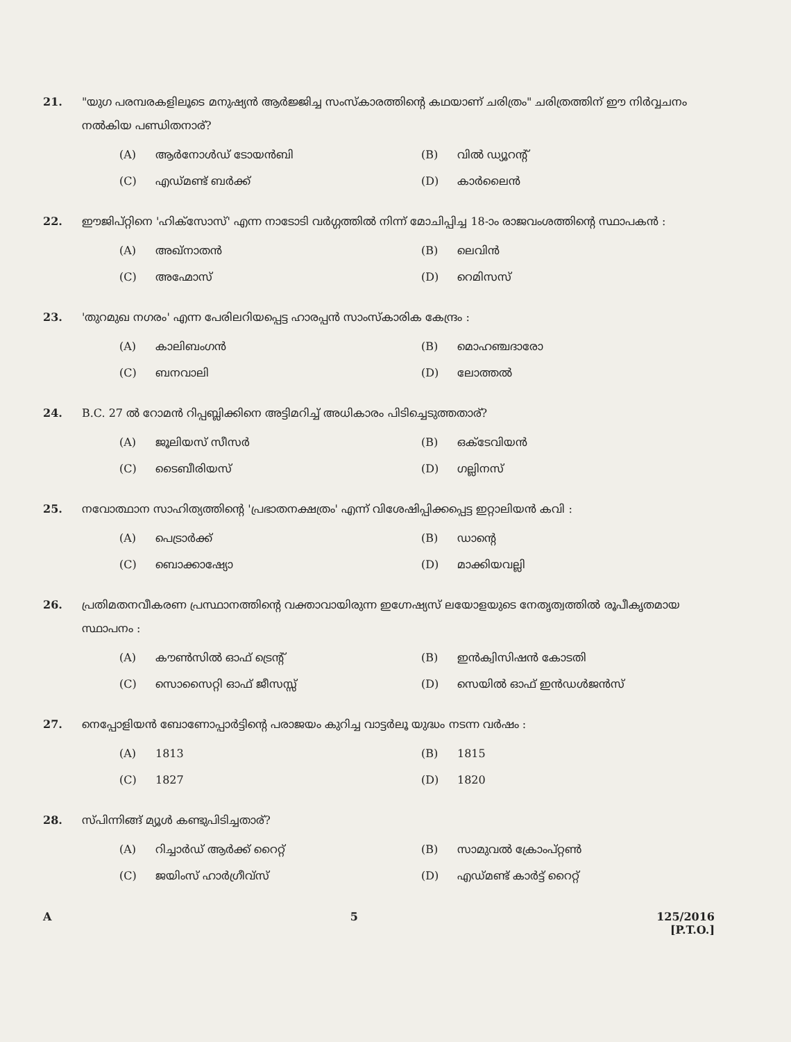21. "യുഗ പരമ്പരകളിലൂടെ മനുഷ്യൻ ആർജ്ജിച്ച സംസ്കാരത്തിന്റെ കഥയാണ് ചരിത്രം" ചരിത്രത്തിന് ഈ നിർവ്വചനം നൽകിയ പണ്ഡിതനാര്?
(A) ആർനോൾഡ് ടോയൻബി
(B) വിൽ ഡ്യൂറന്റ്
(C) എഡ്മണ്ട് ബർക്ക്
(D) കാർലൈൻ
22. ഈജിപ്റ്റിനെ 'ഹിക്സോസ്' എന്ന നാടോടി വർഗ്ഗത്തിൽ നിന്ന് മോചിപ്പിച്ച 18-ാം രാജവംശത്തിന്റെ സ്ഥാപകൻ :
(A) അഖ്നാതൻ
(B) ലെവിൻ
(C) അഹ്മോസ്
(D) റെമിസസ്
23. 'തുറമുഖ നഗരം' എന്ന പേരിലറിയപ്പെട്ട ഹാരപ്പൻ സാംസ്കാരിക കേന്ദ്രം :
(A) കാലിബംഗൻ
(B) മൊഹഞ്ചദാരോ
(C) ബനവാലി
(D) ലോത്തൽ
24. B.C. 27 ൽ റോമൻ റിപ്പബ്ലിക്കിനെ അട്ടിമറിച്ച് അധികാരം പിടിച്ചെടുത്തതാര്?
(A) ജൂലിയസ് സീസർ
(B) ഒക്ടേവിയൻ
(C) ടൈബീരിയസ്
(D) ഗല്ലിനസ്
25. നവോത്ഥാന സാഹിത്യത്തിന്റെ 'പ്രഭാതനക്ഷത്രം' എന്ന് വിശേഷിപ്പിക്കപ്പെട്ട ഇറ്റാലിയൻ കവി :
(A) പെട്രാർക്ക്
(B) ഡാന്റെ
(C) ബൊക്കാഷ്യോ
(D) മാക്കിയവല്ലി
26. പ്രതിമതനവീകരണ പ്രസ്ഥാനത്തിന്റെ വക്താവായിരുന്ന ഇഗ്നേഷ്യസ് ലയോളയുടെ നേതൃത്വത്തിൽ രൂപീകൃതമായ സ്ഥാപനം :
(A) കൗൺസിൽ ഓഫ് ട്രെന്റ്
(B) ഇൻക്വിസിഷൻ കോടതി
(C) സൊസൈറ്റി ഓഫ് ജീസസ്സ്
(D) സെയിൽ ഓഫ് ഇൻഡൾജൻസ്
27. നെപ്പോളിയൻ ബോണോപ്പാർട്ടിന്റെ പരാജയം കുറിച്ച വാട്ടർലൂ യുദ്ധം നടന്ന വർഷം :
(A) 1813
(B) 1815
(C) 1827
(D) 1820
28. സ്പിന്നിങ്ങ് മ്യൂൾ കണ്ടുപിടിച്ചതാര്?
(A) റിച്ചാർഡ് ആർക്ക് റൈറ്റ്
(B) സാമുവൽ ക്രോംപ്റ്റൺ
(C) ജയിംസ് ഹാർഗ്രീവ്സ്
(D) എഡ്മണ്ട് കാർട്ട് റൈറ്റ്
A 5 125/2016
[P.T.O.]